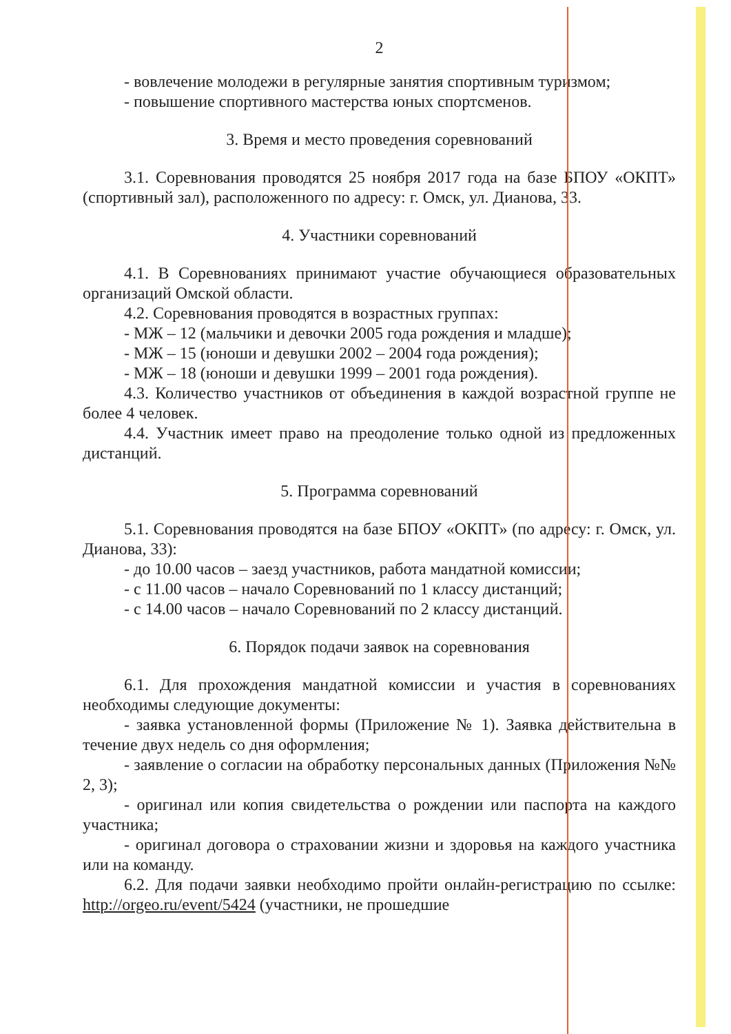2
- вовлечение молодежи в регулярные занятия спортивным туризмом;
- повышение спортивного мастерства юных спортсменов.
3. Время и место проведения соревнований
3.1. Соревнования проводятся 25 ноября 2017 года на базе БПОУ «ОКПТ» (спортивный зал), расположенного по адресу: г. Омск, ул. Дианова, 33.
4. Участники соревнований
4.1. В Соревнованиях принимают участие обучающиеся образовательных организаций Омской области.
4.2. Соревнования проводятся в возрастных группах:
- МЖ – 12 (мальчики и девочки 2005 года рождения и младше);
- МЖ – 15 (юноши и девушки 2002 – 2004 года рождения);
- МЖ – 18 (юноши и девушки 1999 – 2001 года рождения).
4.3. Количество участников от объединения в каждой возрастной группе не более 4 человек.
4.4. Участник имеет право на преодоление только одной из предложенных дистанций.
5. Программа соревнований
5.1. Соревнования проводятся на базе БПОУ «ОКПТ» (по адресу: г. Омск, ул. Дианова, 33):
- до 10.00 часов – заезд участников, работа мандатной комиссии;
- с 11.00 часов – начало Соревнований по 1 классу дистанций;
- с 14.00 часов – начало Соревнований по 2 классу дистанций.
6. Порядок подачи заявок на соревнования
6.1. Для прохождения мандатной комиссии и участия в соревнованиях необходимы следующие документы:
- заявка установленной формы (Приложение № 1). Заявка действительна в течение двух недель со дня оформления;
- заявление о согласии на обработку персональных данных (Приложения №№ 2, 3);
- оригинал или копия свидетельства о рождении или паспорта на каждого участника;
- оригинал договора о страховании жизни и здоровья на каждого участника или на команду.
6.2. Для подачи заявки необходимо пройти онлайн-регистрацию по ссылке: http://orgeo.ru/event/5424 (участники, не прошедшие